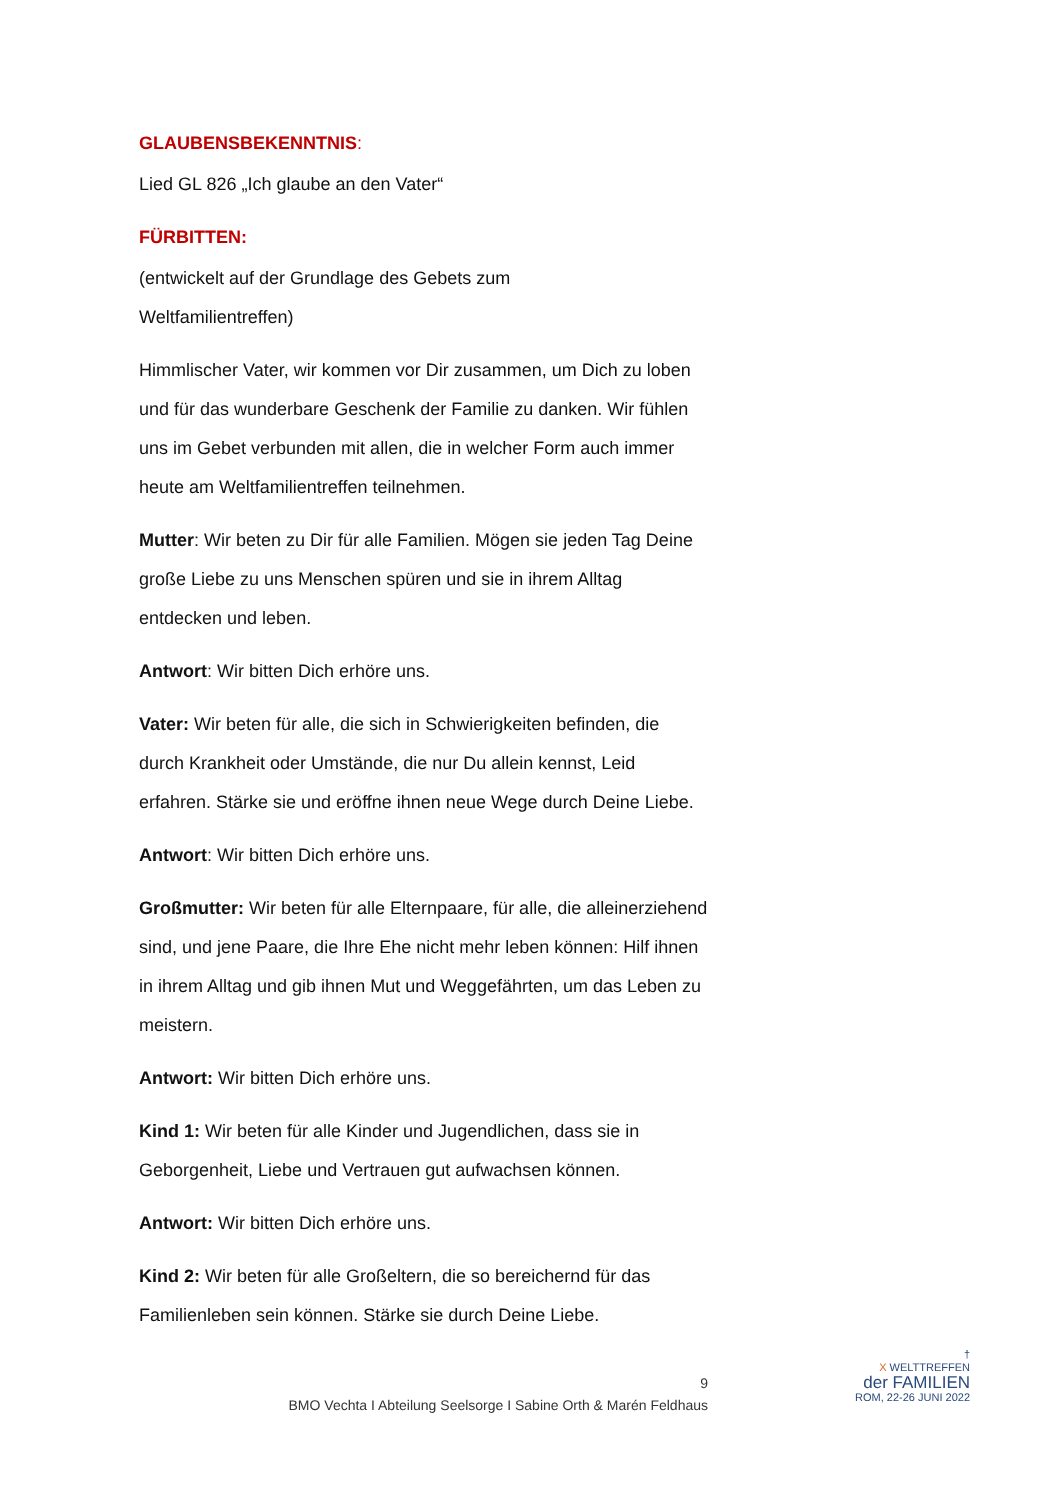GLAUBENSBEKENNTNIS:
Lied GL 826 „Ich glaube an den Vater“
FÜRBITTEN:
(entwickelt auf der Grundlage des Gebets zum
Weltfamilientreffen)
Himmlischer Vater, wir kommen vor Dir zusammen, um Dich zu loben und für das wunderbare Geschenk der Familie zu danken. Wir fühlen uns im Gebet verbunden mit allen, die in welcher Form auch immer heute am Weltfamilientreffen teilnehmen.
Mutter: Wir beten zu Dir für alle Familien. Mögen sie jeden Tag Deine große Liebe zu uns Menschen spüren und sie in ihrem Alltag entdecken und leben.
Antwort: Wir bitten Dich erhöre uns.
Vater: Wir beten für alle, die sich in Schwierigkeiten befinden, die durch Krankheit oder Umstände, die nur Du allein kennst, Leid erfahren. Stärke sie und eröffne ihnen neue Wege durch Deine Liebe.
Antwort: Wir bitten Dich erhöre uns.
Großmutter: Wir beten für alle Elternpaare, für alle, die alleinerziehend sind, und jene Paare, die Ihre Ehe nicht mehr leben können: Hilf ihnen in ihrem Alltag und gib ihnen Mut und Weggefährten, um das Leben zu meistern.
Antwort: Wir bitten Dich erhöre uns.
Kind 1: Wir beten für alle Kinder und Jugendlichen, dass sie in Geborgenheit, Liebe und Vertrauen gut aufwachsen können.
Antwort: Wir bitten Dich erhöre uns.
Kind 2: Wir beten für alle Großeltern, die so bereichernd für das Familienleben sein können. Stärke sie durch Deine Liebe.
9
BMO Vechta I Abteilung Seelsorge I Sabine Orth & Marén Feldhaus
†
X WELTTREFFEN
der FAMILIEN
ROM, 22-26 JUNI 2022